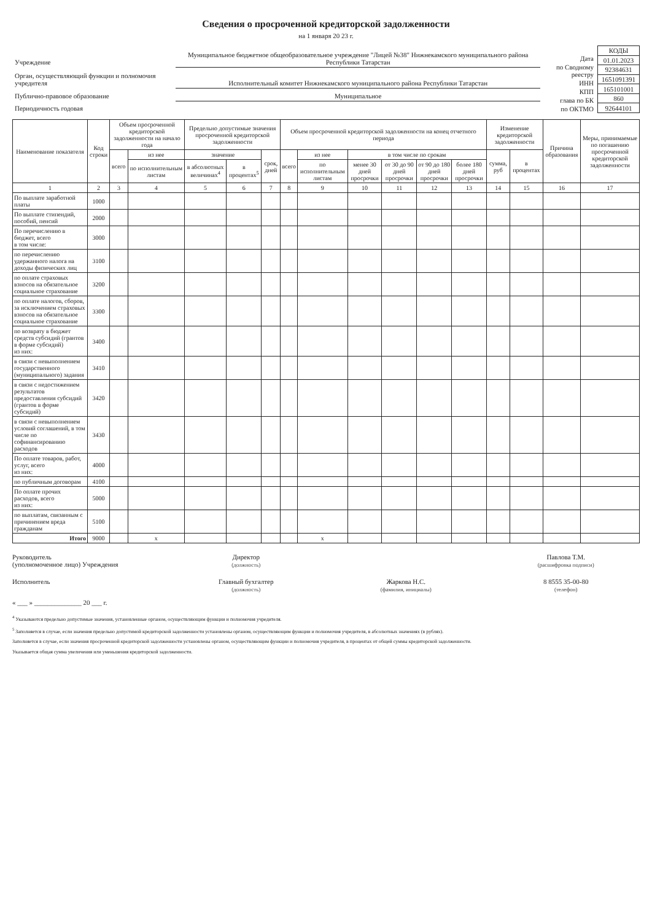Сведения о просроченной кредиторской задолженности
на 1 января 20 23 г.
| Учреждение | Муниципальное бюджетное общеобразовательное учреждение "Лицей №38" Нижнекамского муниципального района Республики Татарстан |
| Орган, осуществляющий функции и полномочия учредителя | Исполнительный комитет Нижнекамского муниципального района Республики Татарстан |
| Публично-правовое образование | Муниципальное |
| Периодичность годовая | |
| Дата |
| по Сводному реестру |
| ИНН |
| КПП |
| глава по БК |
| по ОКТМО |
| КОДЫ |
| 01.01.2023 |
| 92384631 |
| 1651091391 |
| 165101001 |
| 860 |
| 92644101 |
| Наименование показателя | Код строки | Объем просроченной кредиторской задолженности на начало года | | Предельно допустимые значения просроченной кредиторской задолженности | | | Объем просроченной кредиторской задолженности на конец отчетного периода | | | | | | Изменение кредиторской задолженности | | Причина образования | Меры, принимаемые по погашению просроченной кредиторской задолженности |
| --- | --- | --- | --- | --- | --- | --- | --- | --- | --- | --- | --- | --- | --- | --- | --- | --- |
| | | всего | из нее | значение | | срок, дней | всего | из нее | в том числе по срокам | | | | сумма, руб | в процентах | | |
| | | | по исполнительным листам | в абсолютных величинах<sup>4</sup> | в процентах<sup>5</sup> | | | по исполнительным листам | менее 30 дней просрочки | от 30 до 90 дней просрочки | от 90 до 180 дней просрочки | более 180 дней просрочки | | | | |
| 1 | 2 | 3 | 4 | 5 | 6 | 7 | 8 | 9 | 10 | 11 | 12 | 13 | 14 | 15 | 16 | 17 |
| По выплате заработной платы | 1000 | | | | | | | | | | | | | | | |
| По выплате стипендий, пособий, пенсий | 2000 | | | | | | | | | | | | | | | |
| По перечислению в бюджет, всего в том числе: | 3000 | | | | | | | | | | | | | | | |
| по перечислению удержанного налога на доходы физических лиц | 3100 | | | | | | | | | | | | | | | |
| по оплате страховых взносов на обязательное социальное страхование | 3200 | | | | | | | | | | | | | | | |
| по оплате налогов, сборов, за исключением страховых взносов на обязательное социальное страхование | 3300 | | | | | | | | | | | | | | | |
| по возврату в бюджет средств субсидий (грантов в форме субсидий) из них: | 3400 | | | | | | | | | | | | | | | |
| в связи с невыполнением государственного (муниципального) задания | 3410 | | | | | | | | | | | | | | | |
| в связи с недостижением результатов предоставления субсидий (грантов в форме субсидий) | 3420 | | | | | | | | | | | | | | | |
| в связи с невыполнением условий соглашений, в том числе по софинансированию расходов | 3430 | | | | | | | | | | | | | | | |
| По оплате товаров, работ, услуг, всего из них: | 4000 | | | | | | | | | | | | | | | |
| по публичным договорам | 4100 | | | | | | | | | | | | | | | |
| По оплате прочих расходов, всего из них: | 5000 | | | | | | | | | | | | | | | |
| по выплатам, связанным с причинением вреда гражданам | 5100 | | | | | | | | | | | | | | | |
| Итого | 9000 | | x | | | | | x | | | | | | | | |
Руководитель
(уполномоченное лицо) Учреждения
Директор
(должность)
Павлова Т.М.
(расшифровка подписи)
Исполнитель Главный бухгалтер
(должность)
Жаркова Н.С.
(фамилия, инициалы)
8 8555 35-00-80
(телефон)
« ___ » ______________ 20 ___ г.
<sup>4</sup> Указываются предельно допустимые значения, установленные органом, осуществляющим функции и полномочия учредителя.
<sup>5</sup> Заполняется в случае, если значения предельно допустимой кредиторской задолженности установлены органом, осуществляющим функции и полномочия учредителя, в абсолютных значениях (в рублях).
Заполняется в случае, если значения просроченной кредиторской задолженности установлены органом, осуществляющим функции и полномочия учредителя, в процентах от общей суммы кредиторской задолженности.
Указывается общая сумма увеличения или уменьшения кредиторской задолженности.